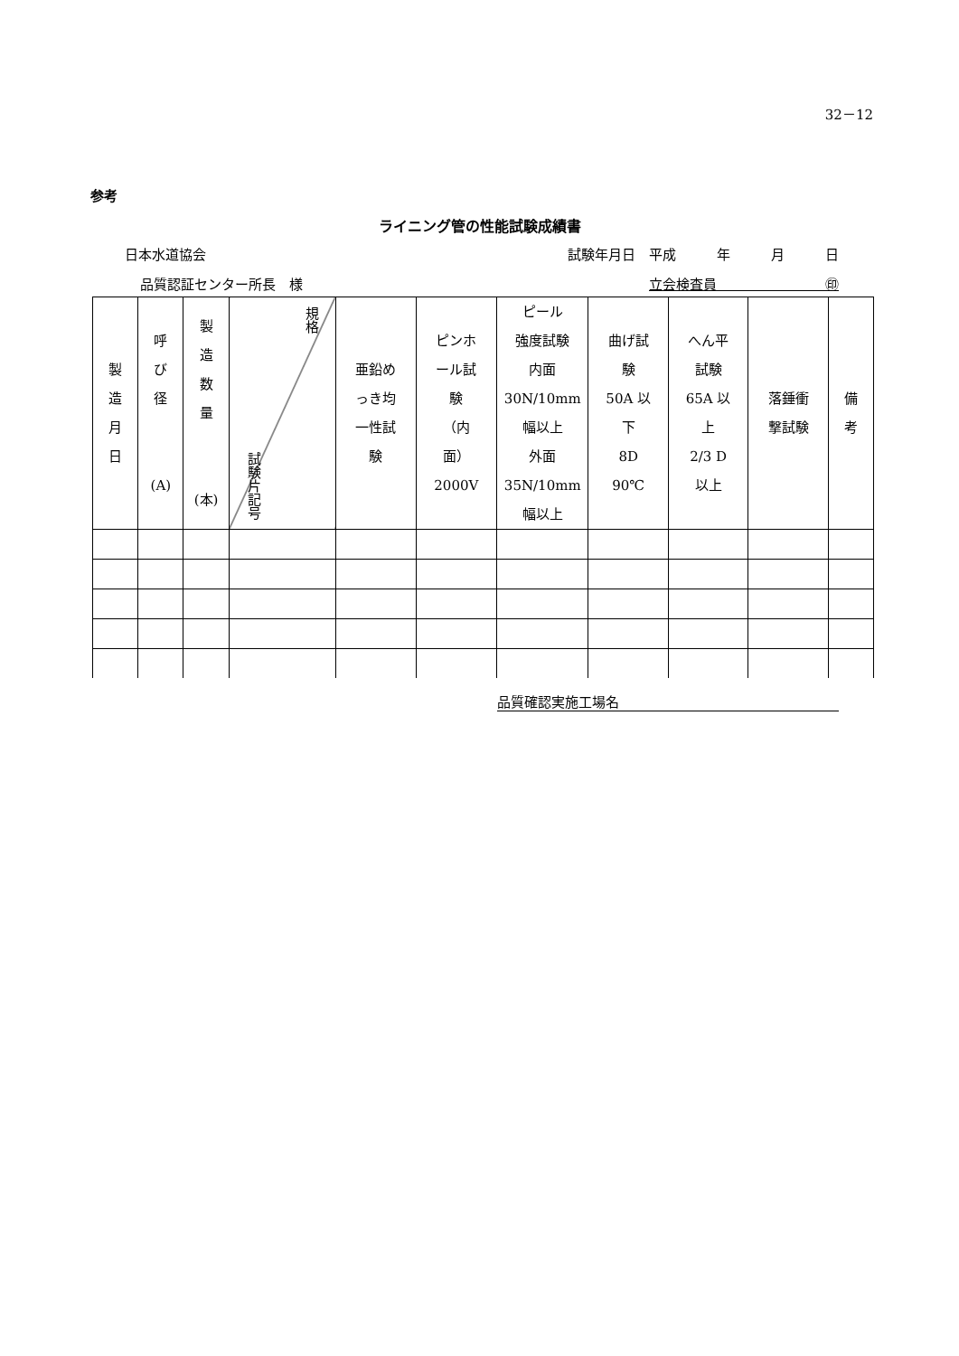32－12
参考
ライニング管の性能試験成績書
日本水道協会 試験年月日　平成　　　年　　　月　　　日
品質認証センター所長　様 立会検査員　　　　　　　　㊞
| 製 造 月 日 | 呼 び 径 (A) | 製 造 数 量 (本) | 試験片記号 規格 | 亜鉛め っき均 一性試 験 | ピンホ ール試 験 （内 面） 2000V | ピール 強度試験 内面 30N/10mm 幅以上 外面 35N/10mm 幅以上 | 曲げ試 験 50A 以 下 8D 90℃ | へん平 試験 65A 以 上 2/3 D 以上 | 落錘衝 撃試験 | 備 考 |
品質確認実施工場名